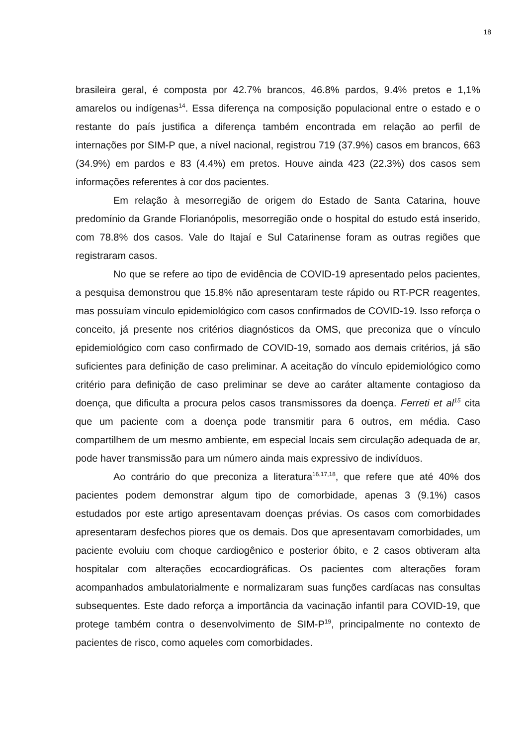18
brasileira geral, é composta por 42.7% brancos, 46.8% pardos, 9.4% pretos e 1,1% amarelos ou indígenas<sup>14</sup>. Essa diferença na composição populacional entre o estado e o restante do país justifica a diferença também encontrada em relação ao perfil de internações por SIM-P que, a nível nacional, registrou 719 (37.9%) casos em brancos, 663 (34.9%) em pardos e 83 (4.4%) em pretos. Houve ainda 423 (22.3%) dos casos sem informações referentes à cor dos pacientes.
Em relação à mesorregião de origem do Estado de Santa Catarina, houve predomínio da Grande Florianópolis, mesorregião onde o hospital do estudo está inserido, com 78.8% dos casos. Vale do Itajaí e Sul Catarinense foram as outras regiões que registraram casos.
No que se refere ao tipo de evidência de COVID-19 apresentado pelos pacientes, a pesquisa demonstrou que 15.8% não apresentaram teste rápido ou RT-PCR reagentes, mas possuíam vínculo epidemiológico com casos confirmados de COVID-19. Isso reforça o conceito, já presente nos critérios diagnósticos da OMS, que preconiza que o vínculo epidemiológico com caso confirmado de COVID-19, somado aos demais critérios, já são suficientes para definição de caso preliminar. A aceitação do vínculo epidemiológico como critério para definição de caso preliminar se deve ao caráter altamente contagioso da doença, que dificulta a procura pelos casos transmissores da doença. Ferreti et al<sup>15</sup> cita que um paciente com a doença pode transmitir para 6 outros, em média. Caso compartilhem de um mesmo ambiente, em especial locais sem circulação adequada de ar, pode haver transmissão para um número ainda mais expressivo de indivíduos.
Ao contrário do que preconiza a literatura<sup>16,17,18</sup>, que refere que até 40% dos pacientes podem demonstrar algum tipo de comorbidade, apenas 3 (9.1%) casos estudados por este artigo apresentavam doenças prévias. Os casos com comorbidades apresentaram desfechos piores que os demais. Dos que apresentavam comorbidades, um paciente evoluiu com choque cardiogênico e posterior óbito, e 2 casos obtiveram alta hospitalar com alterações ecocardiográficas. Os pacientes com alterações foram acompanhados ambulatorialmente e normalizaram suas funções cardíacas nas consultas subsequentes. Este dado reforça a importância da vacinação infantil para COVID-19, que protege também contra o desenvolvimento de SIM-P<sup>19</sup>, principalmente no contexto de pacientes de risco, como aqueles com comorbidades.